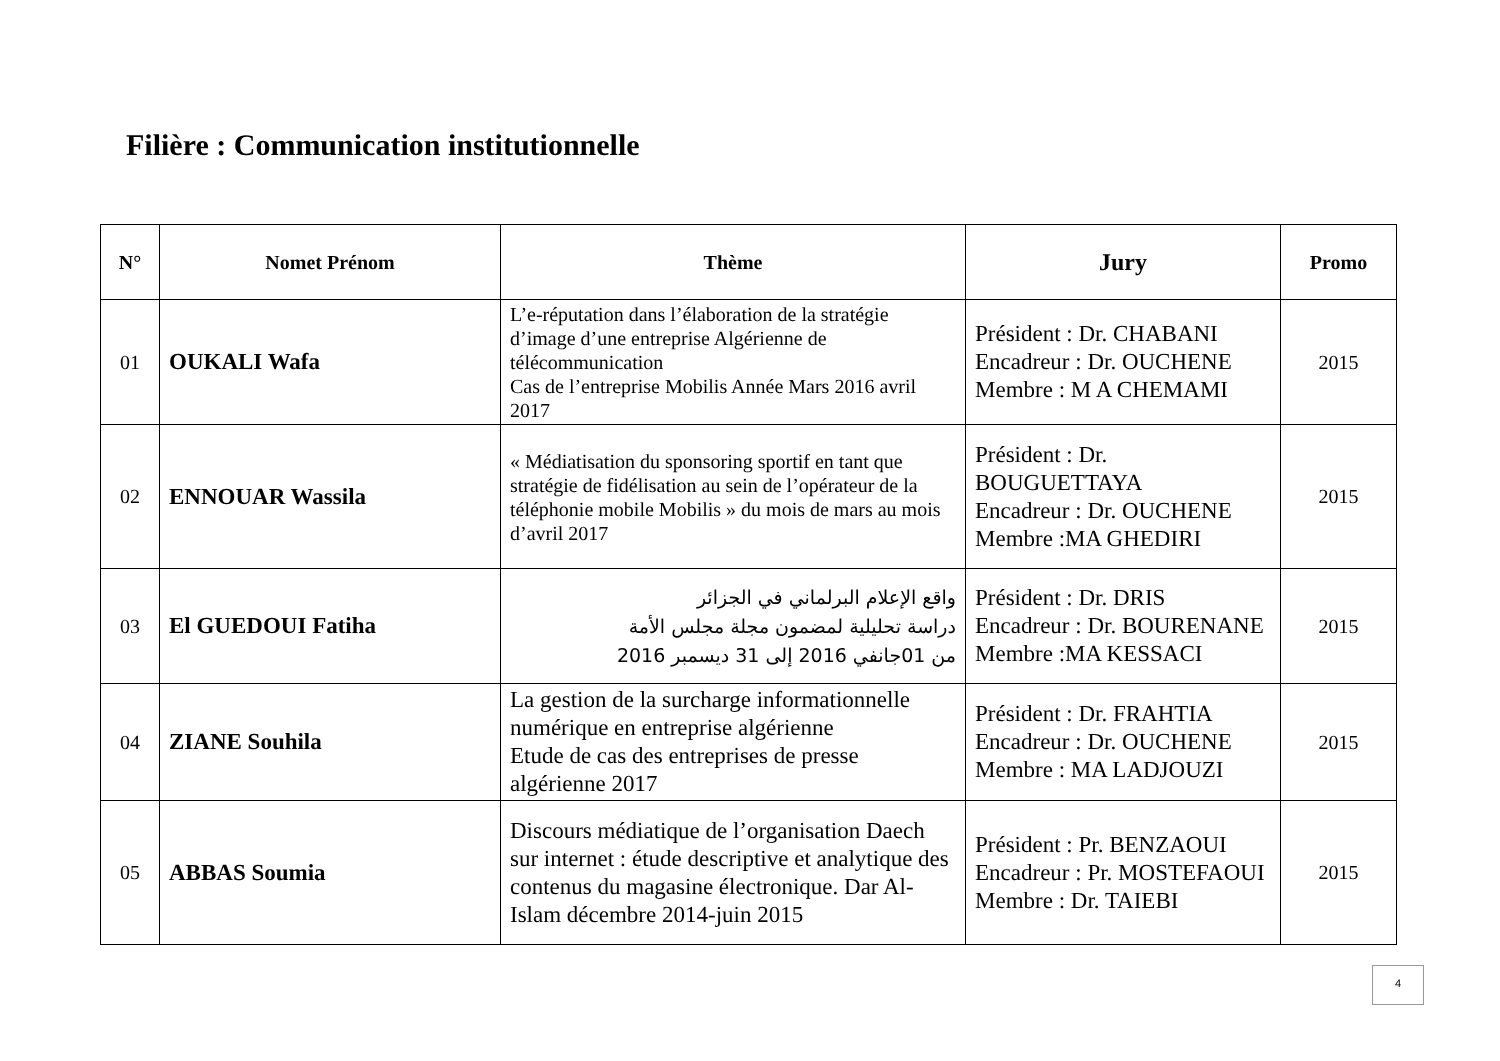Filière : Communication institutionnelle
| N° | Nomet Prénom | Thème | Jury | Promo |
| --- | --- | --- | --- | --- |
| 01 | OUKALI Wafa | L’e-réputation dans l’élaboration de la stratégie d’image d’une entreprise Algérienne de télécommunication Cas de l’entreprise Mobilis Année Mars 2016 avril 2017 | Président : Dr. CHABANI Encadreur : Dr. OUCHENE Membre : M A CHEMAMI | 2015 |
| 02 | ENNOUAR Wassila | « Médiatisation du sponsoring sportif en tant que stratégie de fidélisation au sein de l’opérateur de la téléphonie mobile Mobilis » du mois de mars au mois d’avril 2017 | Président : Dr. BOUGUETTAYA Encadreur : Dr. OUCHENE Membre :MA GHEDIRI | 2015 |
| 03 | El GUEDOUI Fatiha | واقع الإعلام البرلماني في الجزائر دراسة تحليلية لمضمون مجلة مجلس الأمة من 01جانفي 2016 إلى 31 ديسمبر 2016 | Président : Dr. DRIS Encadreur : Dr. BOURENANE Membre :MA KESSACI | 2015 |
| 04 | ZIANE Souhila | La gestion de la surcharge informationnelle numérique en entreprise algérienne Etude de cas des entreprises de presse algérienne 2017 | Président : Dr. FRAHTIA Encadreur : Dr. OUCHENE Membre : MA LADJOUZI | 2015 |
| 05 | ABBAS Soumia | Discours médiatique de l’organisation Daech sur internet : étude descriptive et analytique des contenus du magasine électronique. Dar Al-Islam décembre 2014-juin 2015 | Président : Pr. BENZAOUI Encadreur : Pr. MOSTEFAOUI Membre : Dr. TAIEBI | 2015 |
4